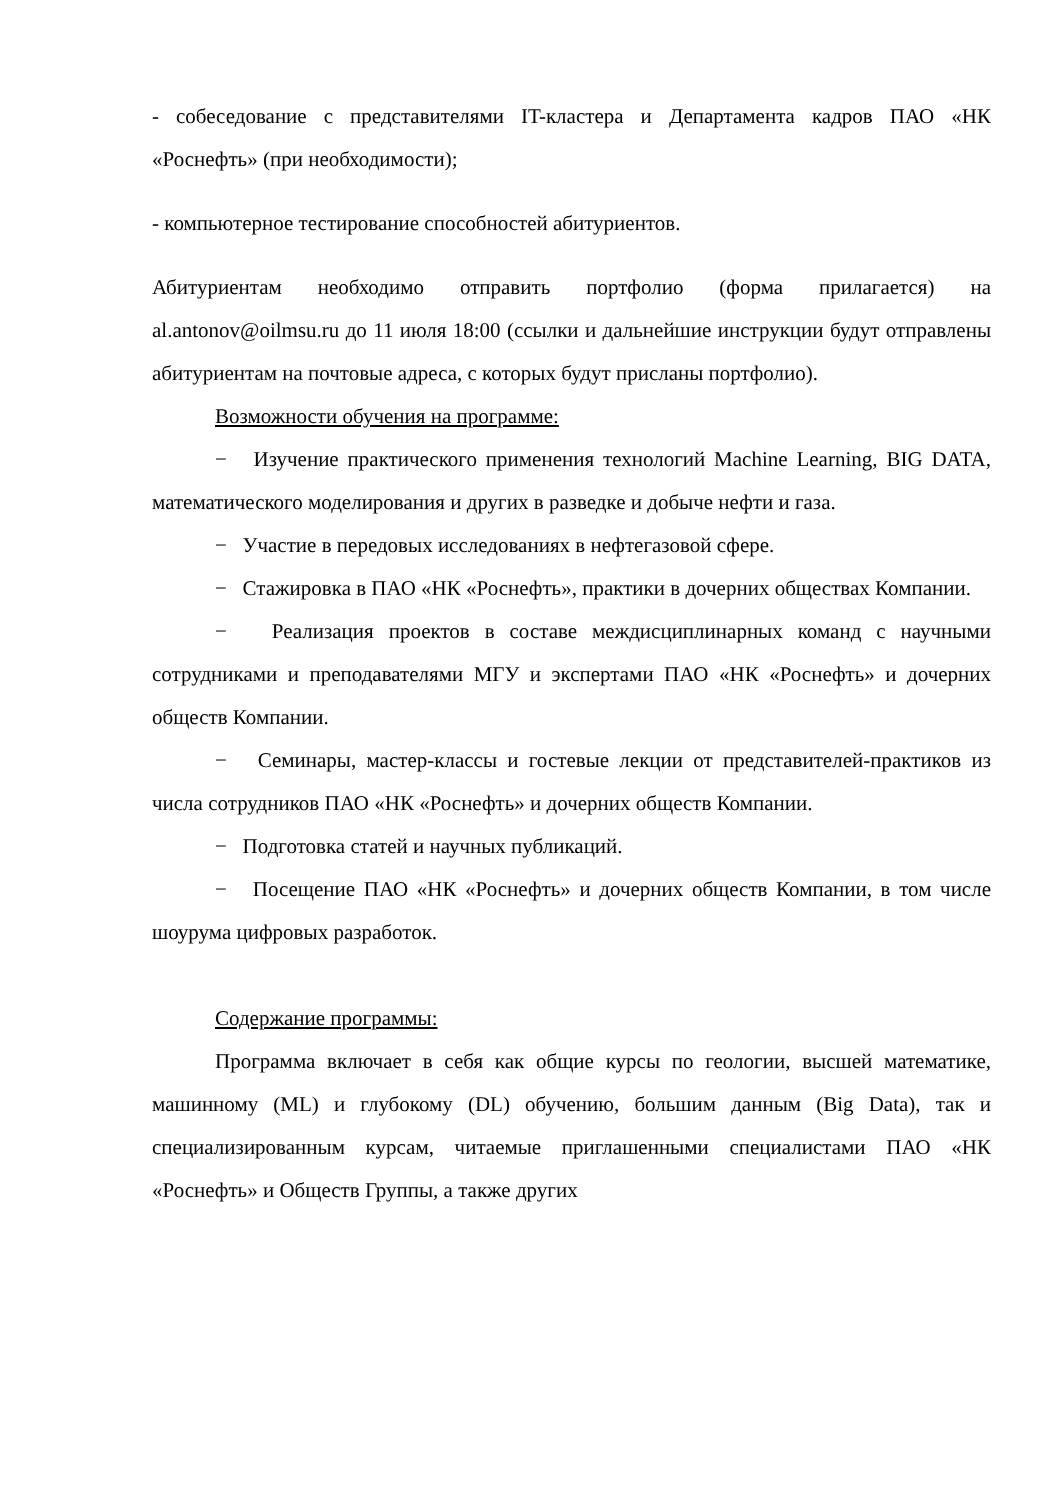- собеседование с представителями IT-кластера и Департамента кадров ПАО «НК «Роснефть» (при необходимости);
- компьютерное тестирование способностей абитуриентов.
Абитуриентам необходимо отправить портфолио (форма прилагается) на al.antonov@oilmsu.ru до 11 июля 18:00 (ссылки и дальнейшие инструкции будут отправлены абитуриентам на почтовые адреса, с которых будут присланы портфолио).
Возможности обучения на программе:
− Изучение практического применения технологий Machine Learning, BIG DATA, математического моделирования и других в разведке и добыче нефти и газа.
− Участие в передовых исследованиях в нефтегазовой сфере.
− Стажировка в ПАО «НК «Роснефть», практики в дочерних обществах Компании.
− Реализация проектов в составе междисциплинарных команд с научными сотрудниками и преподавателями МГУ и экспертами ПАО «НК «Роснефть» и дочерних обществ Компании.
− Семинары, мастер-классы и гостевые лекции от представителей-практиков из числа сотрудников ПАО «НК «Роснефть» и дочерних обществ Компании.
− Подготовка статей и научных публикаций.
− Посещение ПАО «НК «Роснефть» и дочерних обществ Компании, в том числе шоурума цифровых разработок.
Содержание программы:
Программа включает в себя как общие курсы по геологии, высшей математике, машинному (ML) и глубокому (DL) обучению, большим данным (Big Data), так и специализированным курсам, читаемые приглашенными специалистами ПАО «НК «Роснефть» и Обществ Группы, а также других